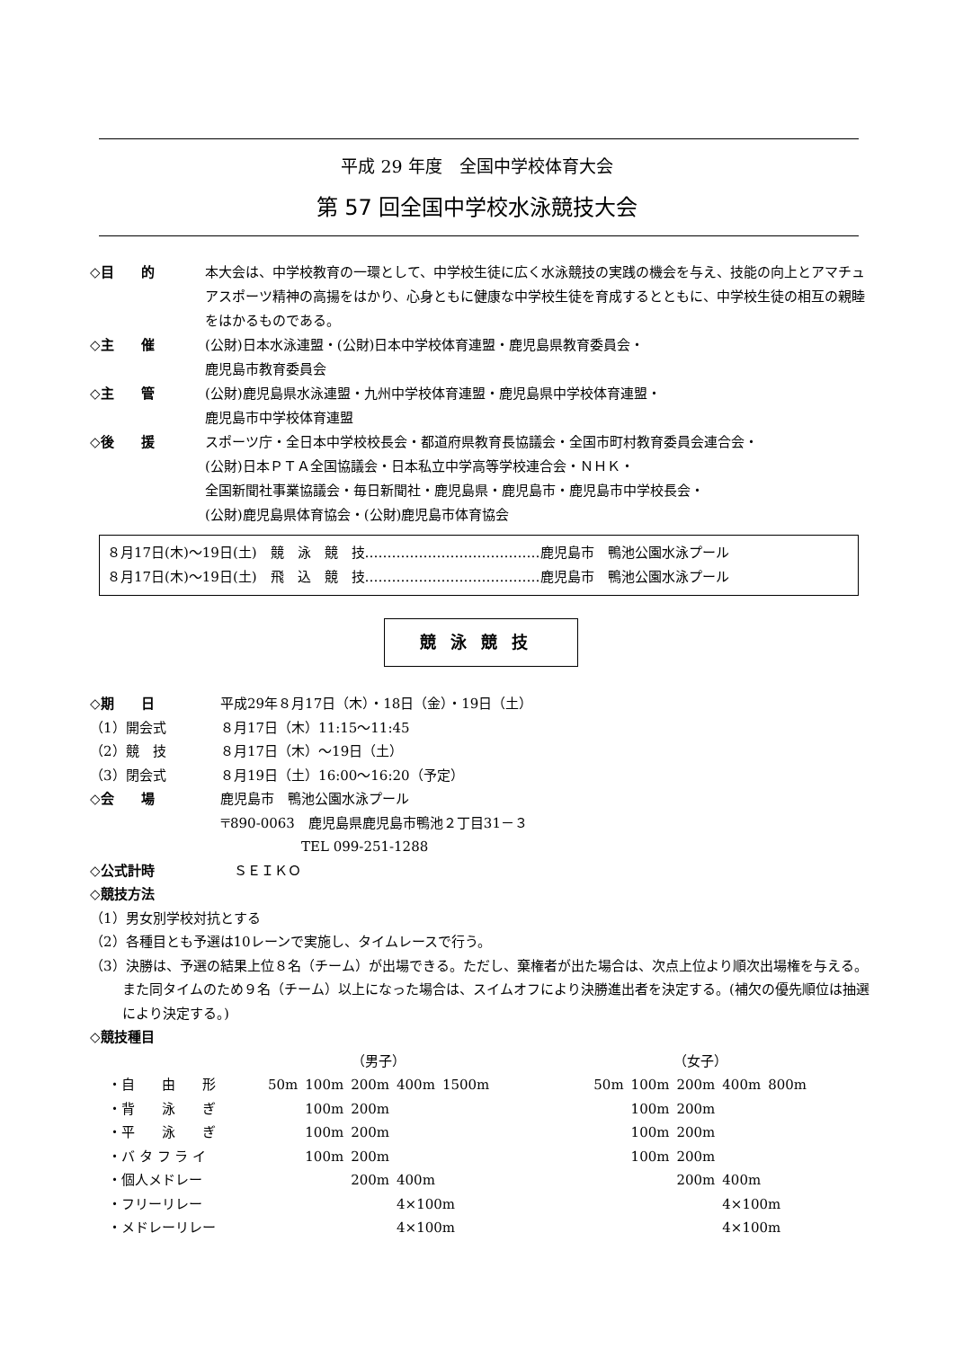平成 29 年度　全国中学校体育大会
第 57 回全国中学校水泳競技大会
◇目　　的 本大会は、中学校教育の一環として、中学校生徒に広く水泳競技の実践の機会を与え、技能の向上とアマチュアスポーツ精神の高揚をはかり、心身ともに健康な中学校生徒を育成するとともに、中学校生徒の相互の親睦をはかるものである。
◇主　　催 (公財)日本水泳連盟・(公財)日本中学校体育連盟・鹿児島県教育委員会・
鹿児島市教育委員会
◇主　　管 (公財)鹿児島県水泳連盟・九州中学校体育連盟・鹿児島県中学校体育連盟・
鹿児島市中学校体育連盟
◇後　　援 スポーツ庁・全日本中学校校長会・都道府県教育長協議会・全国市町村教育委員会連合会・
(公財)日本ＰＴＡ全国協議会・日本私立中学高等学校連合会・ＮＨＫ・
全国新聞社事業協議会・毎日新聞社・鹿児島県・鹿児島市・鹿児島市中学校長会・
(公財)鹿児島県体育協会・(公財)鹿児島市体育協会
８月17日(木)～19日(土)　競　泳　競　技…………………………………鹿児島市　鴨池公園水泳プール
８月17日(木)～19日(土)　飛　込　競　技…………………………………鹿児島市　鴨池公園水泳プール
競泳競技
◇期　　日 平成29年８月17日（木）・18日（金）・19日（土）
（1）開会式 ８月17日（木）11:15～11:45
（2）競　技 ８月17日（木）～19日（土）
（3）閉会式 ８月19日（土）16:00～16:20（予定）
◇会　　場 鹿児島市　鴨池公園水泳プール
〒890-0063　鹿児島県鹿児島市鴨池２丁目31－３
　　　　　　TEL 099-251-1288
◇公式計時 　ＳＥＩＫＯ
◇競技方法
（1）男女別学校対抗とする
（2）各種目とも予選は10レーンで実施し、タイムレースで行う。
（3）決勝は、予選の結果上位８名（チーム）が出場できる。ただし、棄権者が出た場合は、次点上位より順次出場権を与える。また同タイムのため９名（チーム）以上になった場合は、スイムオフにより決勝進出者を決定する。(補欠の優先順位は抽選により決定する。)
◇競技種目
| | （男子） | | | | | | （女子） | | | | |
| ・自 由 形 | 50m | 100m | 200m | 400m | 1500m | | 50m | 100m | 200m | 400m | 800m |
| ・背 泳 ぎ | | 100m | 200m | | | | | 100m | 200m | | |
| ・平 泳 ぎ | | 100m | 200m | | | | | 100m | 200m | | |
| ・バ タ フ ラ イ | | 100m | 200m | | | | | 100m | 200m | | |
| ・個人メドレー | | | 200m | 400m | | | | | 200m | 400m | |
| ・フリーリレー | | | | 4×100m | | | | | | 4×100m | |
| ・メドレーリレー | | | | 4×100m | | | | | | 4×100m | |